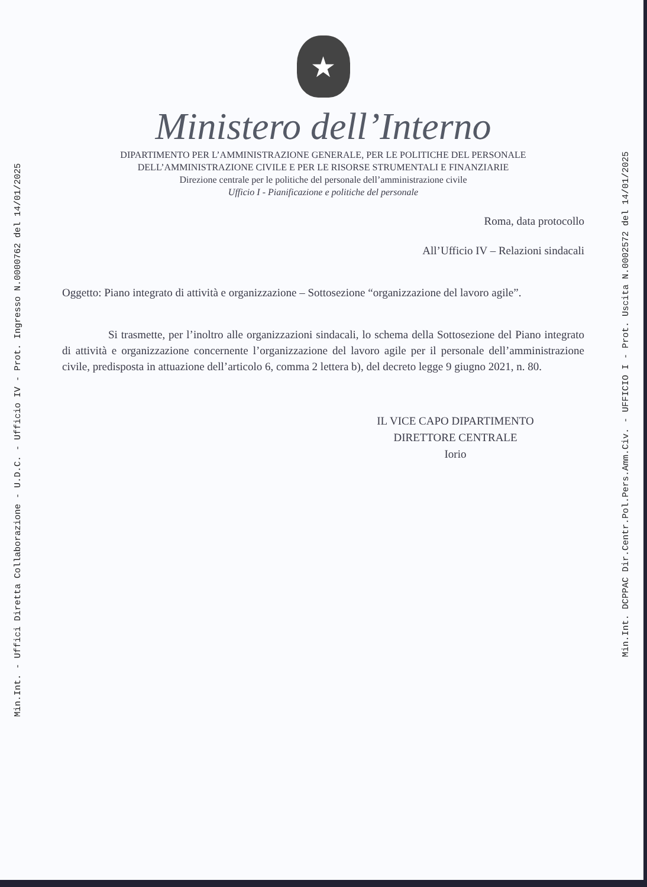Min.Int. - Uffici Diretta Collaborazione - U.D.C. - Ufficio IV - Prot. Ingresso N.0000762 del 14/01/2025
★
Ministero dell’Interno
DIPARTIMENTO PER L’AMMINISTRAZIONE GENERALE, PER LE POLITICHE DEL PERSONALE
DELL’AMMINISTRAZIONE CIVILE E PER LE RISORSE STRUMENTALI E FINANZIARIE
Direzione centrale per le politiche del personale dell’amministrazione civile
Ufficio I - Pianificazione e politiche del personale
Roma, data protocollo
All’Ufficio IV – Relazioni sindacali
Oggetto: Piano integrato di attività e organizzazione – Sottosezione “organizzazione del lavoro agile”.
Si trasmette, per l’inoltro alle organizzazioni sindacali, lo schema della Sottosezione del Piano integrato di attività e organizzazione concernente l’organizzazione del lavoro agile per il personale dell’amministrazione civile, predisposta in attuazione dell’articolo 6, comma 2 lettera b), del decreto legge 9 giugno 2021, n. 80.
IL VICE CAPO DIPARTIMENTO
DIRETTORE CENTRALE
Iorio
Min.Int. DCPPAC Dir.Centr.Pol.Pers.Amm.Civ. - UFFICIO I - Prot. Uscita N.0002572 del 14/01/2025